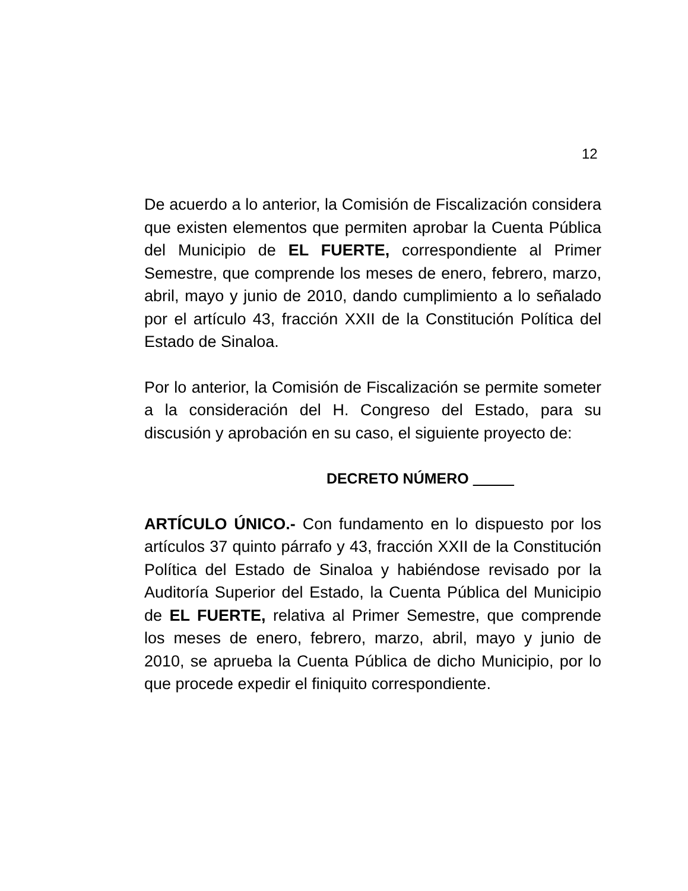12
De acuerdo a lo anterior, la Comisión de Fiscalización considera que existen elementos que permiten aprobar la Cuenta Pública del Municipio de EL FUERTE, correspondiente al Primer Semestre, que comprende los meses de enero, febrero, marzo, abril, mayo y junio de 2010, dando cumplimiento a lo señalado por el artículo 43, fracción XXII de la Constitución Política del Estado de Sinaloa.
Por lo anterior, la Comisión de Fiscalización se permite someter a la consideración del H. Congreso del Estado, para su discusión y aprobación en su caso, el siguiente proyecto de:
DECRETO NÚMERO
ARTÍCULO ÚNICO.- Con fundamento en lo dispuesto por los artículos 37 quinto párrafo y 43, fracción XXII de la Constitución Política del Estado de Sinaloa y habiéndose revisado por la Auditoría Superior del Estado, la Cuenta Pública del Municipio de EL FUERTE, relativa al Primer Semestre, que comprende los meses de enero, febrero, marzo, abril, mayo y junio de 2010, se aprueba la Cuenta Pública de dicho Municipio, por lo que procede expedir el finiquito correspondiente.